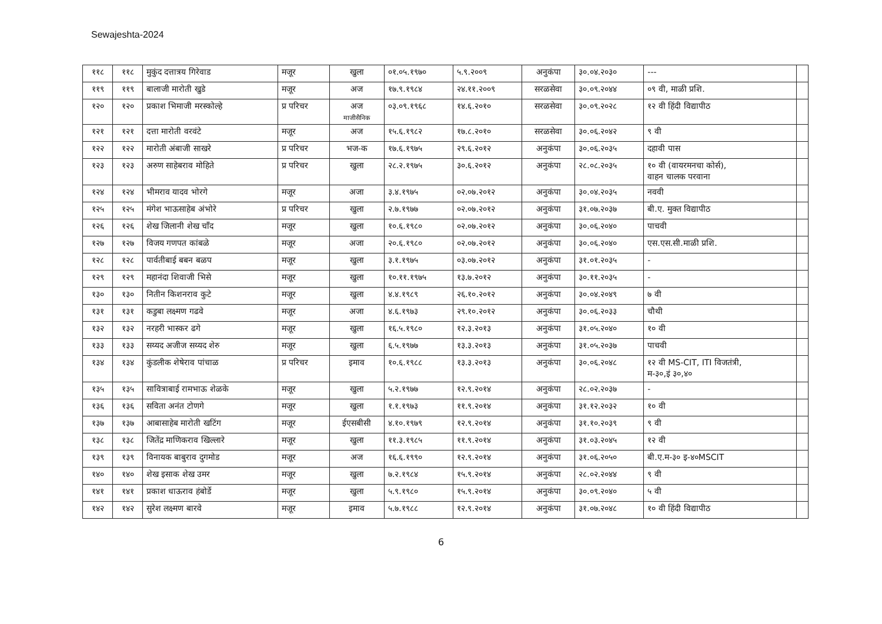Sewajeshta-2024
| ११८ | ११८ | मुकुंद दत्तात्रय गिरेवाड | मजूर | खुला | ०१.०५.१९७० | ५.९.२००९ | अनुकंपा | ३०.०४.२०३० | --- | |
| ११९ | ११९ | बालाजी मारोती खुडे | मजूर | अज | १७.९.१९८४ | २४.११.२००९ | सरळसेवा | ३०.०९.२०४४ | ०९ वी, माळी प्रशि. | |
| १२० | १२० | प्रकाश भिमाजी मरस्कोल्हे | प्र परिचर | अज माजीसैनिक | ०३.०९.१९६८ | १४.६.२०१० | सरळसेवा | ३०.०९.२०२८ | १२ वी हिंदी विद्यापीठ | |
| १२१ | १२१ | दत्ता मारोती वरवंटे | मजूर | अज | १५.६.१९८२ | १७.८.२०१० | सरळसेवा | ३०.०६.२०४२ | ९ वी | |
| १२२ | १२२ | मारोती अंबाजी साखरे | प्र परिचर | भज-क | १७.६.१९७५ | २९.६.२०१२ | अनुकंपा | ३०.०६.२०३५ | दहावी पास | |
| १२३ | १२३ | अरुण साहेबराव मोहिते | प्र परिचर | खुला | २८.२.१९७५ | ३०.६.२०१२ | अनुकंपा | २८.०८.२०३५ | १० वी (वायरमनचा कोर्स), वाहन चालक परवाना | |
| १२४ | १२४ | भीमराव यादव भोरगे | मजूर | अजा | ३.४.१९७५ | ०२.०७.२०१२ | अनुकंपा | ३०.०४.२०३५ | नववी | |
| १२५ | १२५ | मंगेश भाऊसाहेब अंभोरे | प्र परिचर | खुला | २.७.१९७७ | ०२.०७.२०१२ | अनुकंपा | ३१.०७.२०३७ | बी.ए. मुक्त विद्यापीठ | |
| १२६ | १२६ | शेख जिलानी शेख चाँद | मजूर | खुला | १०.६.१९८० | ०२.०७.२०१२ | अनुकंपा | ३०.०६.२०४० | पाचवी | |
| १२७ | १२७ | विजय गणपत कांबळे | मजूर | अजा | २०.६.१९८० | ०२.०७.२०१२ | अनुकंपा | ३०.०६.२०४० | एस.एस.सी.माळी प्रशि. | |
| १२८ | १२८ | पार्वतीबाई बबन बळप | मजूर | खुला | ३.१.१९७५ | ०३.०७.२०१२ | अनुकंपा | ३१.०१.२०३५ | - | |
| १२९ | १२९ | महानंदा शिवाजी भिसे | मजूर | खुला | १०.११.१९७५ | १३.७.२०१२ | अनुकंपा | ३०.११.२०३५ | - | |
| १३० | १३० | नितीन किशनराव कुटे | मजूर | खुला | ४.४.१९८९ | २६.१०.२०१२ | अनुकंपा | ३०.०४.२०४९ | ७ वी | |
| १३१ | १३१ | कडुबा लक्ष्मण गढवे | मजूर | अजा | ४.६.१९७३ | २९.१०.२०१२ | अनुकंपा | ३०.०६.२०३३ | चौथी | |
| १३२ | १३२ | नरहरी भास्कर ढगे | मजूर | खुला | १६.५.१९८० | १२.३.२०१३ | अनुकंपा | ३१.०५.२०४० | १० वी | |
| १३३ | १३३ | सय्यद अजीज सय्यद शेरु | मजूर | खुला | ६.५.१९७७ | १३.३.२०१३ | अनुकंपा | ३१.०५.२०३७ | पाचवी | |
| १३४ | १३४ | कुंडलीक शेषेराव पांचाळ | प्र परिचर | इमाव | १०.६.१९८८ | १३.३.२०१३ | अनुकंपा | ३०.०६.२०४८ | १२ वी MS-CIT, ITI विजतंत्री, म-३०,इं ३०,४० | |
| १३५ | १३५ | सावित्राबाई रामभाऊ शेळके | मजूर | खुला | ५.२.१९७७ | १२.९.२०१४ | अनुकंपा | २८.०२.२०३७ | - | |
| १३६ | १३६ | सविता अनंत टोणगे | मजूर | खुला | १.१.१९७३ | ११.९.२०१४ | अनुकंपा | ३१.१२.२०३२ | १० वी | |
| १३७ | १३७ | आबासाहेब मारोती खटिंग | मजूर | ईएसबीसी | ४.१०.१९७९ | १२.९.२०१४ | अनुकंपा | ३१.१०.२०३९ | ९ वी | |
| १३८ | १३८ | जितेंद्र माणिकराव खिल्लारे | मजूर | खुला | ११.३.१९८५ | ११.९.२०१४ | अनुकंपा | ३१.०३.२०४५ | १२ वी | |
| १३९ | १३९ | विनायक बाबुराव दुगमोड | मजूर | अज | १६.६.१९९० | १२.९.२०१४ | अनुकंपा | ३१.०६.२०५० | बी.ए.म-३० इ-४०MSCIT | |
| १४० | १४० | शेख इसाक शेख उमर | मजूर | खुला | ७.२.१९८४ | १५.९.२०१४ | अनुकंपा | २८.०२.२०४४ | ९ वी | |
| १४१ | १४१ | प्रकाश धाऊराव हंबोर्डे | मजूर | खुला | ५.९.१९८० | १५.९.२०१४ | अनुकंपा | ३०.०९.२०४० | ५ वी | |
| १४२ | १४२ | सुरेश लक्ष्मण बारवे | मजूर | इमाव | ५.७.१९८८ | १२.९.२०१४ | अनुकंपा | ३१.०७.२०४८ | १० वी हिंदी विद्यापीठ | |
6